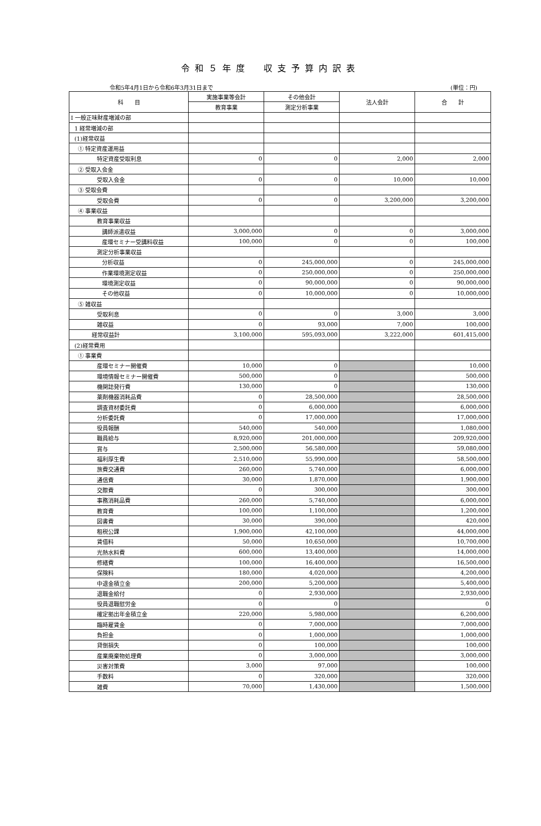令和５年度　収支予算内訳表
令和5年4月1日から令和6年3月31日まで (単位：円)
| 科 目 | 実施事業等会計 | その他会計 | 法人会計 | 合 計 |
| --- | --- | --- | --- | --- |
| | 教育事業 | 測定分析事業 | | |
| Ⅰ 一般正味財産増減の部 | | | | |
| 1 経常増減の部 | | | | |
| (1)経常収益 | | | | |
| ① 特定資産運用益 | | | | |
| 特定資産受取利息 | 0 | 0 | 2,000 | 2,000 |
| ② 受取入会金 | | | | |
| 受取入会金 | 0 | 0 | 10,000 | 10,000 |
| ③ 受取会費 | | | | |
| 受取会費 | 0 | 0 | 3,200,000 | 3,200,000 |
| ④ 事業収益 | | | | |
| 教育事業収益 | | | | |
| 講師派遣収益 | 3,000,000 | 0 | 0 | 3,000,000 |
| 産環セミナー受講料収益 | 100,000 | 0 | 0 | 100,000 |
| 測定分析事業収益 | | | | |
| 分析収益 | 0 | 245,000,000 | 0 | 245,000,000 |
| 作業環境測定収益 | 0 | 250,000,000 | 0 | 250,000,000 |
| 環境測定収益 | 0 | 90,000,000 | 0 | 90,000,000 |
| その他収益 | 0 | 10,000,000 | 0 | 10,000,000 |
| ⑤ 雑収益 | | | | |
| 受取利息 | 0 | 0 | 3,000 | 3,000 |
| 雑収益 | 0 | 93,000 | 7,000 | 100,000 |
| 経常収益計 | 3,100,000 | 595,093,000 | 3,222,000 | 601,415,000 |
| (2)経常費用 | | | | |
| ① 事業費 | | | | |
| 産環セミナー開催費 | 10,000 | 0 | | 10,000 |
| 環境情報セミナー開催費 | 500,000 | 0 | | 500,000 |
| 機関誌発行費 | 130,000 | 0 | | 130,000 |
| 薬剤機器消耗品費 | 0 | 28,500,000 | | 28,500,000 |
| 調査資材委託費 | 0 | 6,000,000 | | 6,000,000 |
| 分析委託費 | 0 | 17,000,000 | | 17,000,000 |
| 役員報酬 | 540,000 | 540,000 | | 1,080,000 |
| 職員給与 | 8,920,000 | 201,000,000 | | 209,920,000 |
| 賞与 | 2,500,000 | 56,580,000 | | 59,080,000 |
| 福利厚生費 | 2,510,000 | 55,990,000 | | 58,500,000 |
| 旅費交通費 | 260,000 | 5,740,000 | | 6,000,000 |
| 通信費 | 30,000 | 1,870,000 | | 1,900,000 |
| 交際費 | 0 | 300,000 | | 300,000 |
| 事務消耗品費 | 260,000 | 5,740,000 | | 6,000,000 |
| 教育費 | 100,000 | 1,100,000 | | 1,200,000 |
| 図書費 | 30,000 | 390,000 | | 420,000 |
| 租税公課 | 1,900,000 | 42,100,000 | | 44,000,000 |
| 賃借料 | 50,000 | 10,650,000 | | 10,700,000 |
| 光熱水料費 | 600,000 | 13,400,000 | | 14,000,000 |
| 修繕費 | 100,000 | 16,400,000 | | 16,500,000 |
| 保険料 | 180,000 | 4,020,000 | | 4,200,000 |
| 中退金積立金 | 200,000 | 5,200,000 | | 5,400,000 |
| 退職金給付 | 0 | 2,930,000 | | 2,930,000 |
| 役員退職慰労金 | 0 | 0 | | 0 |
| 確定拠出年金積立金 | 220,000 | 5,980,000 | | 6,200,000 |
| 臨時雇賃金 | 0 | 7,000,000 | | 7,000,000 |
| 負担金 | 0 | 1,000,000 | | 1,000,000 |
| 貸倒損失 | 0 | 100,000 | | 100,000 |
| 産業廃棄物処理費 | 0 | 3,000,000 | | 3,000,000 |
| 災害対策費 | 3,000 | 97,000 | | 100,000 |
| 手数料 | 0 | 320,000 | | 320,000 |
| 雑費 | 70,000 | 1,430,000 | | 1,500,000 |